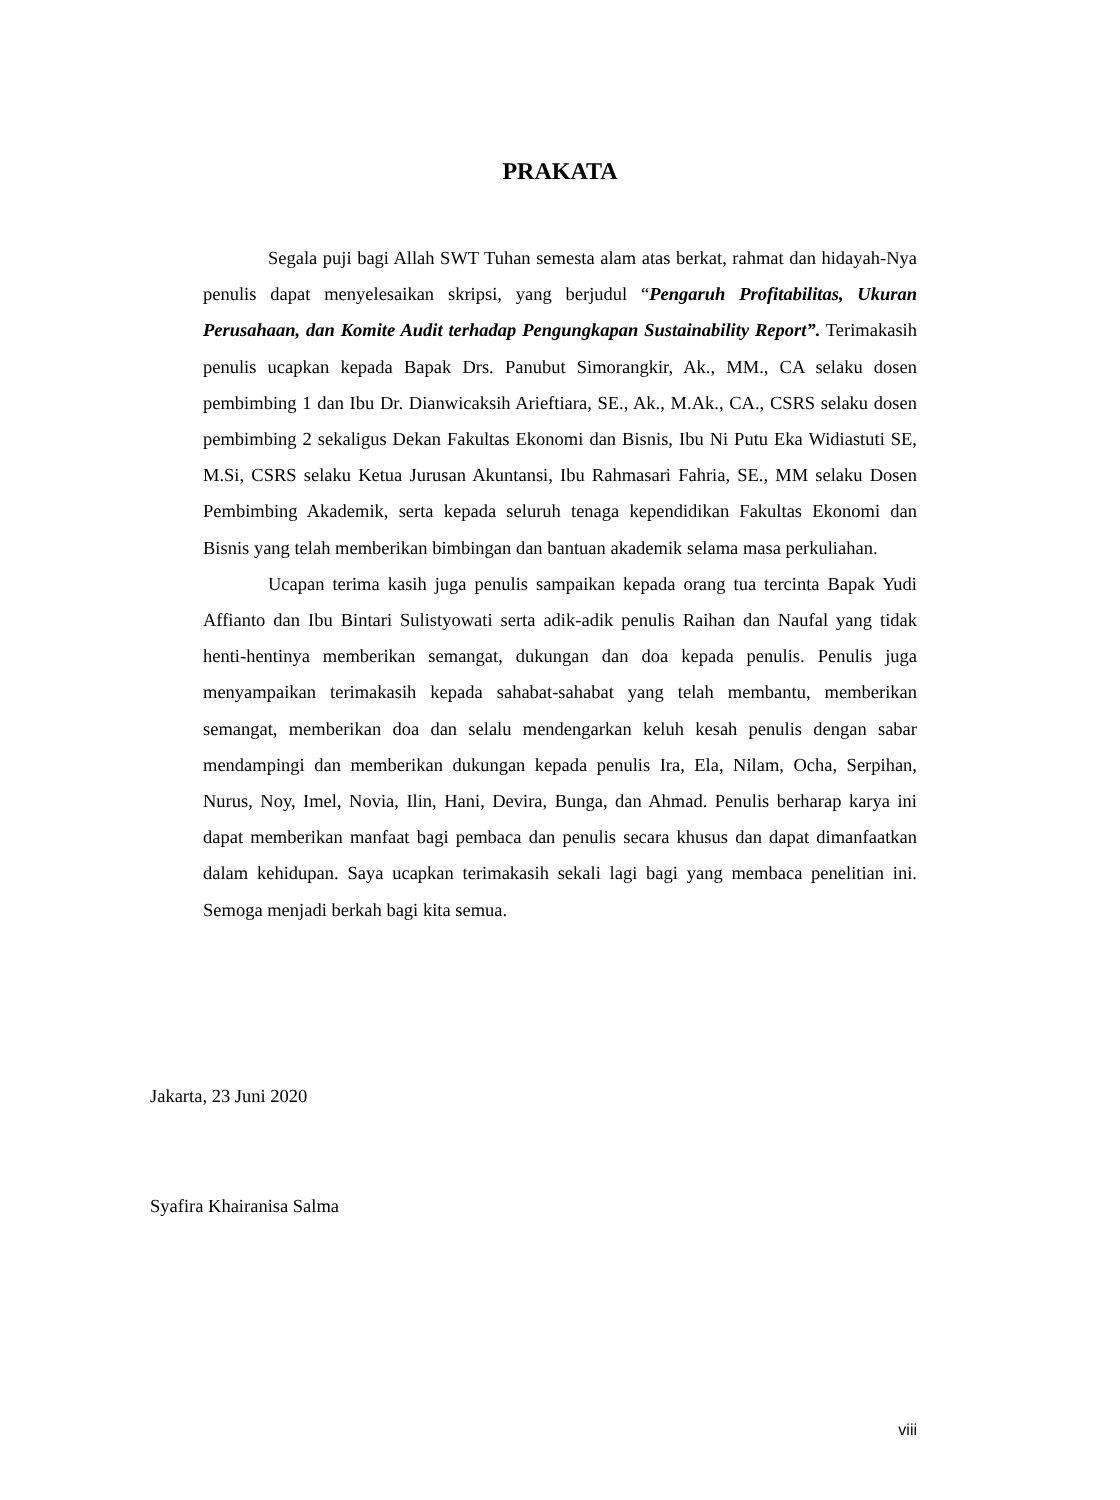PRAKATA
Segala puji bagi Allah SWT Tuhan semesta alam atas berkat, rahmat dan hidayah-Nya penulis dapat menyelesaikan skripsi, yang berjudul “Pengaruh Profitabilitas, Ukuran Perusahaan, dan Komite Audit terhadap Pengungkapan Sustainability Report”. Terimakasih penulis ucapkan kepada Bapak Drs. Panubut Simorangkir, Ak., MM., CA selaku dosen pembimbing 1 dan Ibu Dr. Dianwicaksih Arieftiara, SE., Ak., M.Ak., CA., CSRS selaku dosen pembimbing 2 sekaligus Dekan Fakultas Ekonomi dan Bisnis, Ibu Ni Putu Eka Widiastuti SE, M.Si, CSRS selaku Ketua Jurusan Akuntansi, Ibu Rahmasari Fahria, SE., MM selaku Dosen Pembimbing Akademik, serta kepada seluruh tenaga kependidikan Fakultas Ekonomi dan Bisnis yang telah memberikan bimbingan dan bantuan akademik selama masa perkuliahan.
Ucapan terima kasih juga penulis sampaikan kepada orang tua tercinta Bapak Yudi Affianto dan Ibu Bintari Sulistyowati serta adik-adik penulis Raihan dan Naufal yang tidak henti-hentinya memberikan semangat, dukungan dan doa kepada penulis. Penulis juga menyampaikan terimakasih kepada sahabat-sahabat yang telah membantu, memberikan semangat, memberikan doa dan selalu mendengarkan keluh kesah penulis dengan sabar mendampingi dan memberikan dukungan kepada penulis Ira, Ela, Nilam, Ocha, Serpihan, Nurus, Noy, Imel, Novia, Ilin, Hani, Devira, Bunga, dan Ahmad. Penulis berharap karya ini dapat memberikan manfaat bagi pembaca dan penulis secara khusus dan dapat dimanfaatkan dalam kehidupan. Saya ucapkan terimakasih sekali lagi bagi yang membaca penelitian ini. Semoga menjadi berkah bagi kita semua.
Jakarta, 23 Juni 2020
Syafira Khairanisa Salma
viii